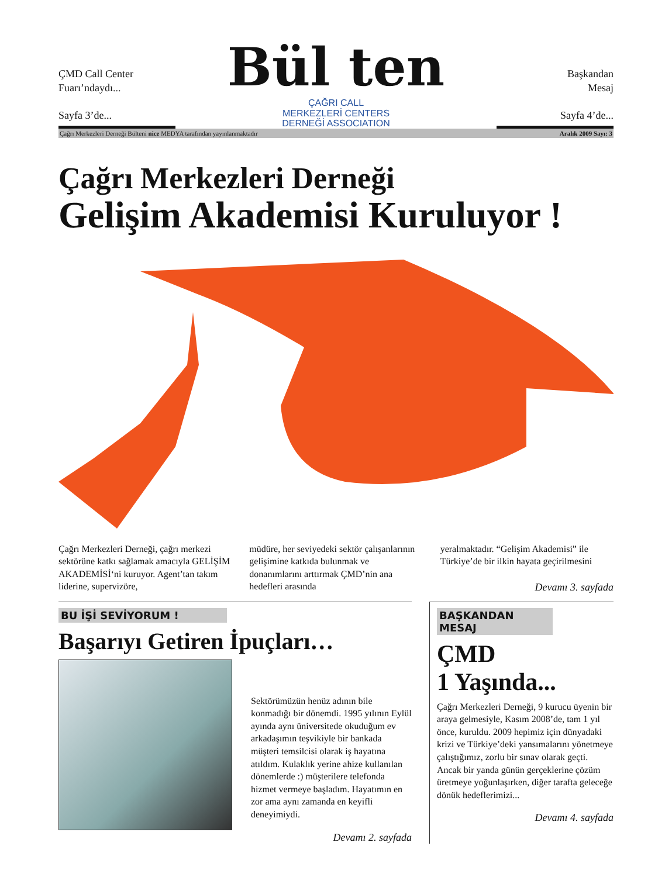ÇMD Call Center
Fuarı’ndaydı...
Sayfa 3’de...
Bül ten
ÇAĞRI CALL
MERKEZLERİ CENTERS
DERNEĞİ ASSOCIATION
Başkandan
Mesaj
Sayfa 4’de...
Çağrı Merkezleri Derneği Bülteni nice MEDYA tarafından yayınlanmaktadır Aralık 2009 Sayı: 3
Çağrı Merkezleri Derneği
Gelişim Akademisi Kuruluyor !
Çağrı Merkezleri Derneği, çağrı merkezi sektörüne katkı sağlamak amacıyla GELİŞİM AKADEMİSİ‘ni kuruyor. Agent’tan takım liderine, supervizöre,
müdüre, her seviyedeki sektör çalışanlarının gelişimine katkıda bulunmak ve donanımlarını arttırmak ÇMD’nin ana hedefleri arasında
yeralmaktadır. “Gelişim Akademisi” ile Türkiye’de bir ilkin hayata geçirilmesini
Devamı 3. sayfada
BU İŞİ SEVİYORUM !
Başarıyı Getiren İpuçları…
Sektörümüzün henüz adının bile konmadığı bir dönemdi. 1995 yılının Eylül ayında aynı üniversitede okuduğum ev arkadaşımın teşvikiyle bir bankada müşteri temsilcisi olarak iş hayatına atıldım. Kulaklık yerine ahize kullanılan dönemlerde :) müşterilere telefonda hizmet vermeye başladım. Hayatımın en zor ama aynı zamanda en keyifli deneyimiydi.
Devamı 2. sayfada
BAŞKANDAN MESAJ
ÇMD
1 Yaşında...
Çağrı Merkezleri Derneği, 9 kurucu üyenin bir araya gelmesiyle, Kasım 2008’de, tam 1 yıl önce, kuruldu. 2009 hepimiz için dünyadaki krizi ve Türkiye’deki yansımalarını yönetmeye çalıştığımız, zorlu bir sınav olarak geçti. Ancak bir yanda günün gerçeklerine çözüm üretmeye yoğunlaşırken, diğer tarafta geleceğe dönük hedeflerimizi...
Devamı 4. sayfada